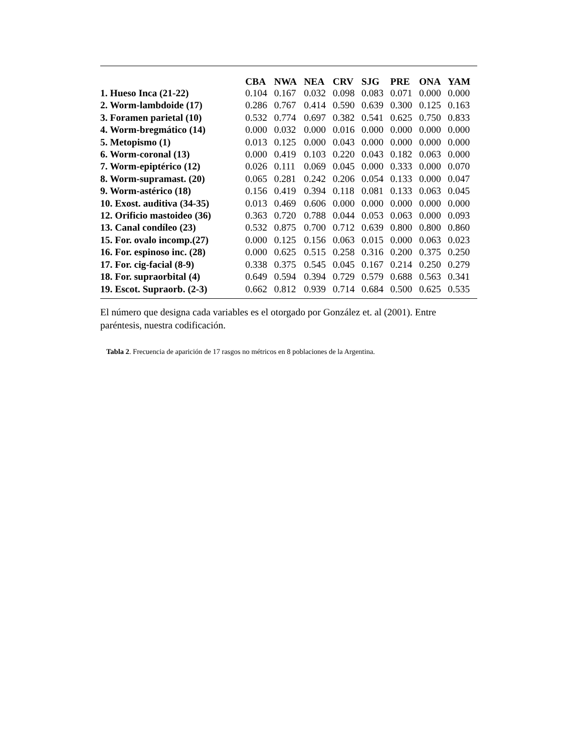| | CBA | NWA | NEA | CRV | SJG | PRE | ONA | YAM |
| --- | --- | --- | --- | --- | --- | --- | --- | --- |
| 1. Hueso Inca (21-22) | 0.104 | 0.167 | 0.032 | 0.098 | 0.083 | 0.071 | 0.000 | 0.000 |
| 2. Worm-lambdoide (17) | 0.286 | 0.767 | 0.414 | 0.590 | 0.639 | 0.300 | 0.125 | 0.163 |
| 3. Foramen parietal (10) | 0.532 | 0.774 | 0.697 | 0.382 | 0.541 | 0.625 | 0.750 | 0.833 |
| 4. Worm-bregmático (14) | 0.000 | 0.032 | 0.000 | 0.016 | 0.000 | 0.000 | 0.000 | 0.000 |
| 5. Metopismo (1) | 0.013 | 0.125 | 0.000 | 0.043 | 0.000 | 0.000 | 0.000 | 0.000 |
| 6. Worm-coronal (13) | 0.000 | 0.419 | 0.103 | 0.220 | 0.043 | 0.182 | 0.063 | 0.000 |
| 7. Worm-epiptérico (12) | 0.026 | 0.111 | 0.069 | 0.045 | 0.000 | 0.333 | 0.000 | 0.070 |
| 8. Worm-supramast. (20) | 0.065 | 0.281 | 0.242 | 0.206 | 0.054 | 0.133 | 0.000 | 0.047 |
| 9. Worm-astérico (18) | 0.156 | 0.419 | 0.394 | 0.118 | 0.081 | 0.133 | 0.063 | 0.045 |
| 10. Exost. auditiva (34-35) | 0.013 | 0.469 | 0.606 | 0.000 | 0.000 | 0.000 | 0.000 | 0.000 |
| 12. Orificio mastoideo (36) | 0.363 | 0.720 | 0.788 | 0.044 | 0.053 | 0.063 | 0.000 | 0.093 |
| 13. Canal condíleo (23) | 0.532 | 0.875 | 0.700 | 0.712 | 0.639 | 0.800 | 0.800 | 0.860 |
| 15. For. ovalo incomp.(27) | 0.000 | 0.125 | 0.156 | 0.063 | 0.015 | 0.000 | 0.063 | 0.023 |
| 16. For. espinoso inc. (28) | 0.000 | 0.625 | 0.515 | 0.258 | 0.316 | 0.200 | 0.375 | 0.250 |
| 17. For. cig-facial (8-9) | 0.338 | 0.375 | 0.545 | 0.045 | 0.167 | 0.214 | 0.250 | 0.279 |
| 18. For. supraorbital (4) | 0.649 | 0.594 | 0.394 | 0.729 | 0.579 | 0.688 | 0.563 | 0.341 |
| 19. Escot. Supraorb. (2-3) | 0.662 | 0.812 | 0.939 | 0.714 | 0.684 | 0.500 | 0.625 | 0.535 |
El número que designa cada variables es el otorgado por González et. al (2001). Entre paréntesis, nuestra codificación.
Tabla 2. Frecuencia de aparición de 17 rasgos no métricos en 8 poblaciones de la Argentina.